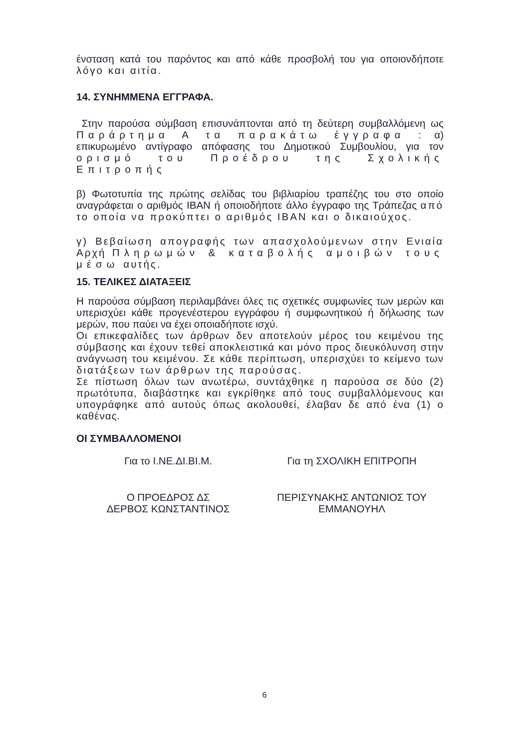ένσταση κατά του παρόντος και από κάθε προσβολή του για οποιονδήποτε λόγο και αιτία.
14. ΣΥΝΗΜΜΕΝΑ ΕΓΓΡΑΦΑ.
Στην παρούσα σύμβαση επισυνάπτονται από τη δεύτερη συμβαλλόμενη ως Παράρτημα Α τα παρακάτω έγγραφα : α) επικυρωμένο αντίγραφο απόφασης του Δημοτικού Συμβουλίου, για τον ορισμό του Προέδρου της Σχολικής Επιτροπής
β) Φωτοτυπία της πρώτης σελίδας του βιβλιαρίου τραπέζης του στο οποίο αναγράφεται ο αριθμός IBAN ή οποιοδήποτε άλλο έγγραφο της Τράπεζας από το οποία να προκύπτει ο αριθμός IBAN και ο δικαιούχος.
γ) Βεβαίωση απογραφής των απασχολούμενων στην Ενιαία Αρχή Πληρωμών & καταβολής αμοιβών τους μέσω αυτής.
15. ΤΕΛΙΚΕΣ ΔΙΑΤΑΞΕΙΣ
Η παρούσα σύμβαση περιλαμβάνει όλες τις σχετικές συμφωνίες των μερών και υπερισχύει κάθε προγενέστερου εγγράφου ή συμφωνητικού ή δήλωσης των μερών, που παύει να έχει οποιαδήποτε ισχύ.
Οι επικεφαλίδες των άρθρων δεν αποτελούν μέρος του κειμένου της σύμβασης και έχουν τεθεί αποκλειστικά και μόνο προς διευκόλυνση στην ανάγνωση του κειμένου. Σε κάθε περίπτωση, υπερισχύει το κείμενο των διατάξεων των άρθρων της παρούσας.
Σε πίστωση όλων των ανωτέρω, συντάχθηκε η παρούσα σε δύο (2) πρωτότυπα, διαβάστηκε και εγκρίθηκε από τους συμβαλλόμενους και υπογράφηκε από αυτούς όπως ακολουθεί, έλαβαν δε από ένα (1) ο καθένας.
ΟΙ ΣΥΜΒΑΛΛΟΜΕΝΟΙ
Για το Ι.ΝΕ.ΔΙ.ΒΙ.Μ. Για τη ΣΧΟΛΙΚΗ ΕΠΙΤΡΟΠΗ
Ο ΠΡΟΕΔΡΟΣ ΔΣ
ΔΕΡΒΟΣ ΚΩΝΣΤΑΝΤΙΝΟΣ
ΠΕΡΙΣΥΝΑΚΗΣ ΑΝΤΩΝΙΟΣ ΤΟΥ
ΕΜΜΑΝΟΥΗΛ
6